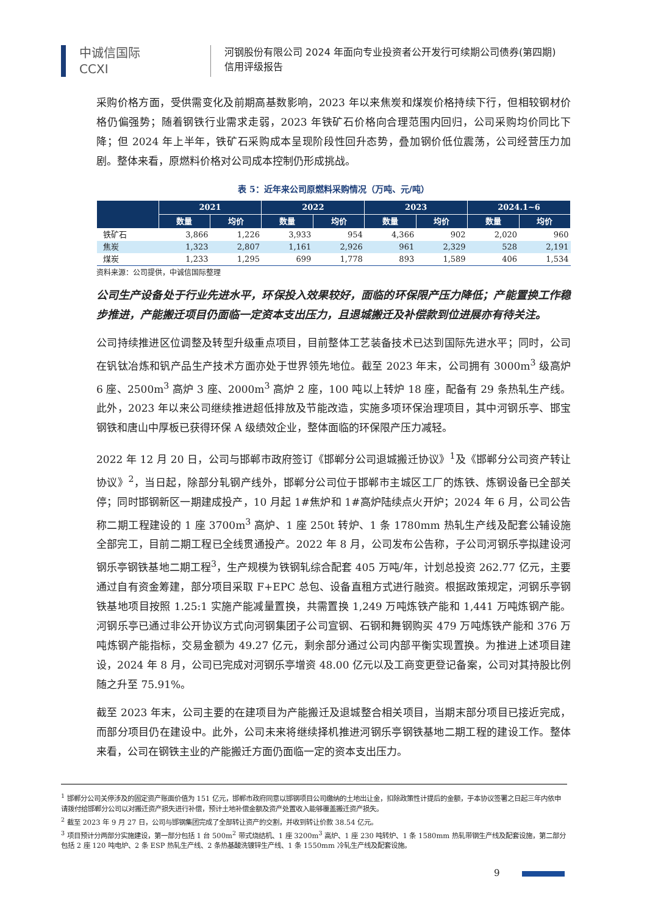中诚信国际
CCXI
河钢股份有限公司 2024 年面向专业投资者公开发行可续期公司债券(第四期)
信用评级报告
采购价格方面，受供需变化及前期高基数影响，2023 年以来焦炭和煤炭价格持续下行，但相较钢材价格仍偏强势；随着钢铁行业需求走弱，2023 年铁矿石价格向合理范围内回归，公司采购均价同比下降；但 2024 年上半年，铁矿石采购成本呈现阶段性回升态势，叠加钢价低位震荡，公司经营压力加剧。整体来看，原燃料价格对公司成本控制仍形成挑战。
表 5：近年来公司原燃料采购情况（万吨、元/吨）
| | 2021 | | 2022 | | 2023 | | 2024.1~6 | |
| --- | --- | --- | --- | --- | --- | --- | --- | --- |
| | 数量 | 均价 | 数量 | 均价 | 数量 | 均价 | 数量 | 均价 |
| 铁矿石 | 3,866 | 1,226 | 3,933 | 954 | 4,366 | 902 | 2,020 | 960 |
| 焦炭 | 1,323 | 2,807 | 1,161 | 2,926 | 961 | 2,329 | 528 | 2,191 |
| 煤炭 | 1,233 | 1,295 | 699 | 1,778 | 893 | 1,589 | 406 | 1,534 |
资料来源：公司提供，中诚信国际整理
公司生产设备处于行业先进水平，环保投入效果较好，面临的环保限产压力降低；产能置换工作稳步推进，产能搬迁项目仍面临一定资本支出压力，且退城搬迁及补偿款到位进展亦有待关注。
公司持续推进区位调整及转型升级重点项目，目前整体工艺装备技术已达到国际先进水平；同时，公司在钒钛冶炼和钒产品生产技术方面亦处于世界领先地位。截至 2023 年末，公司拥有 3000m<sup>3</sup> 级高炉 6 座、2500m<sup>3</sup> 高炉 3 座、2000m<sup>3</sup> 高炉 2 座，100 吨以上转炉 18 座，配备有 29 条热轧生产线。此外，2023 年以来公司继续推进超低排放及节能改造，实施多项环保治理项目，其中河钢乐亭、邯宝钢铁和唐山中厚板已获得环保 A 级绩效企业，整体面临的环保限产压力减轻。
2022 年 12 月 20 日，公司与邯郸市政府签订《邯郸分公司退城搬迁协议》<sup>1</sup>及《邯郸分公司资产转让协议》<sup>2</sup>，当日起，除部分轧钢产线外，邯郸分公司位于邯郸市主城区工厂的炼铁、炼钢设备已全部关停；同时邯钢新区一期建成投产，10 月起 1#焦炉和 1#高炉陆续点火开炉；2024 年 6 月，公司公告称二期工程建设的 1 座 3700m<sup>3</sup> 高炉、1 座 250t 转炉、1 条 1780mm 热轧生产线及配套公辅设施全部完工，目前二期工程已全线贯通投产。2022 年 8 月，公司发布公告称，子公司河钢乐亭拟建设河钢乐亭钢铁基地二期工程<sup>3</sup>，生产规模为铁钢轧综合配套 405 万吨/年，计划总投资 262.77 亿元，主要通过自有资金筹建，部分项目采取 F+EPC 总包、设备直租方式进行融资。根据政策规定，河钢乐亭钢铁基地项目按照 1.25:1 实施产能减量置换，共需置换 1,249 万吨炼铁产能和 1,441 万吨炼钢产能。河钢乐亭已通过非公开协议方式向河钢集团子公司宣钢、石钢和舞钢购买 479 万吨炼铁产能和 376 万吨炼钢产能指标，交易金额为 49.27 亿元，剩余部分通过公司内部平衡实现置换。为推进上述项目建设，2024 年 8 月，公司已完成对河钢乐亭增资 48.00 亿元以及工商变更登记备案，公司对其持股比例随之升至 75.91%。
截至 2023 年末，公司主要的在建项目为产能搬迁及退城整合相关项目，当期末部分项目已接近完成，而部分项目仍在建设中。此外，公司未来将继续择机推进河钢乐亭钢铁基地二期工程的建设工作。整体来看，公司在钢铁主业的产能搬迁方面仍面临一定的资本支出压力。
<sup>1</sup> 邯郸分公司关停涉及的固定资产账面价值为 151 亿元，邯郸市政府同意以邯钢项目公司缴纳的土地出让金，扣除政策性计提后的金额，于本协议签署之日起三年内依申请拨付给邯郸分公司以对搬迁资产损失进行补偿，预计土地补偿金额及资产处置收入能够覆盖搬迁资产损失。
<sup>2</sup> 截至 2023 年 9 月 27 日，公司与邯钢集团完成了全部转让资产的交割，并收到转让价款 38.54 亿元。
<sup>3</sup> 项目预计分两部分实施建设，第一部分包括 1 台 500m<sup>2</sup> 带式烧结机、1 座 3200m<sup>3</sup> 高炉、1 座 230 吨转炉、1 条 1580mm 热轧带钢生产线及配套设施，第二部分包括 2 座 120 吨电炉、2 条 ESP 热轧生产线、2 条热基酸洗镀锌生产线、1 条 1550mm 冷轧生产线及配套设施。
9